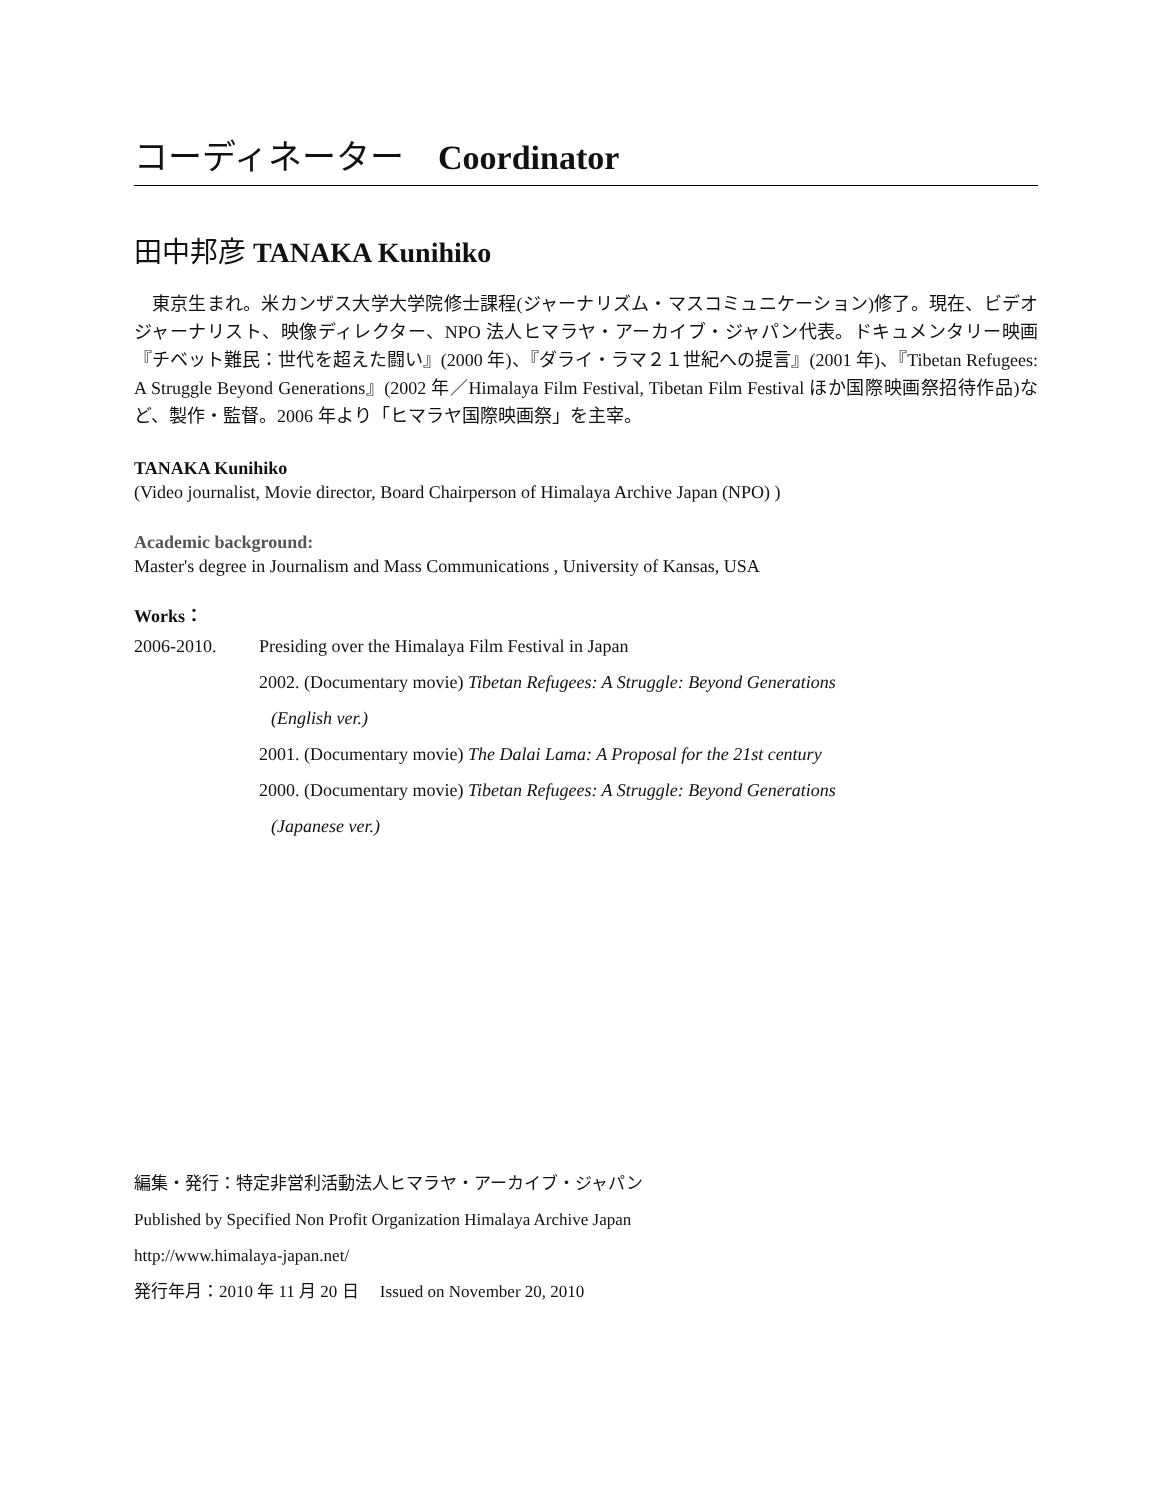コーディネーター　Coordinator
田中邦彦 TANAKA Kunihiko
東京生まれ。米カンザス大学大学院修士課程(ジャーナリズム・マスコミュニケーション)修了。現在、ビデオジャーナリスト、映像ディレクター、NPO 法人ヒマラヤ・アーカイブ・ジャパン代表。ドキュメンタリー映画『チベット難民：世代を超えた闘い』(2000 年)、『ダライ・ラマ２１世紀への提言』(2001 年)、『Tibetan Refugees: A Struggle Beyond Generations』(2002 年／Himalaya Film Festival, Tibetan Film Festival ほか国際映画祭招待作品)など、製作・監督。2006 年より「ヒマラヤ国際映画祭」を主宰。
TANAKA Kunihiko
(Video journalist, Movie director, Board Chairperson of Himalaya Archive Japan (NPO) )
Academic background:
Master's degree in Journalism and Mass Communications , University of Kansas, USA
Works：
2006-2010. Presiding over the Himalaya Film Festival in Japan
2002. (Documentary movie) Tibetan Refugees: A Struggle: Beyond Generations
(English ver.)
2001. (Documentary movie) The Dalai Lama: A Proposal for the 21st century
2000. (Documentary movie) Tibetan Refugees: A Struggle: Beyond Generations
(Japanese ver.)
編集・発行：特定非営利活動法人ヒマラヤ・アーカイブ・ジャパン
Published by Specified Non Profit Organization Himalaya Archive Japan
http://www.himalaya-japan.net/
発行年月：2010 年 11 月 20 日　 Issued on November 20, 2010